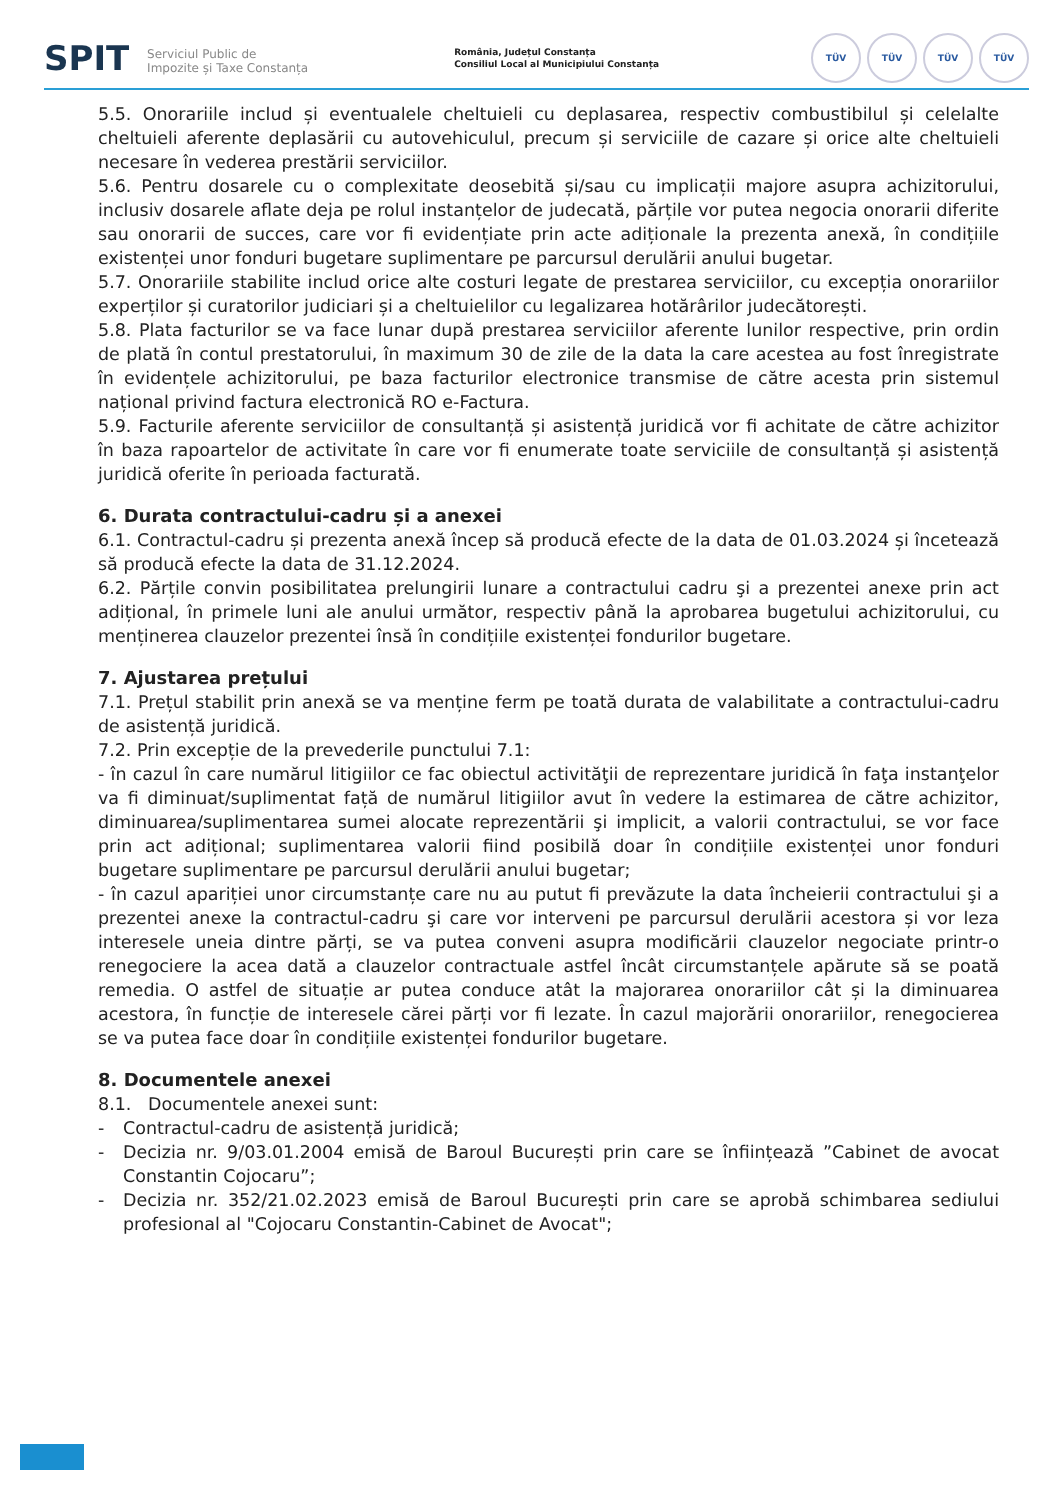SPIT Serviciul Public de
Impozite și Taxe Constanța
România, Județul Constanța
Consiliul Local al Municipiului Constanța
TÜV TÜV TÜV TÜV
5.5. Onorariile includ și eventualele cheltuieli cu deplasarea, respectiv combustibilul și celelalte cheltuieli aferente deplasării cu autovehiculul, precum și serviciile de cazare și orice alte cheltuieli necesare în vederea prestării serviciilor.
5.6. Pentru dosarele cu o complexitate deosebită și/sau cu implicații majore asupra achizitorului, inclusiv dosarele aflate deja pe rolul instanțelor de judecată, părțile vor putea negocia onorarii diferite sau onorarii de succes, care vor fi evidențiate prin acte adiționale la prezenta anexă, în condițiile existenței unor fonduri bugetare suplimentare pe parcursul derulării anului bugetar.
5.7. Onorariile stabilite includ orice alte costuri legate de prestarea serviciilor, cu excepția onorariilor experților și curatorilor judiciari și a cheltuielilor cu legalizarea hotărârilor judecătorești.
5.8. Plata facturilor se va face lunar după prestarea serviciilor aferente lunilor respective, prin ordin de plată în contul prestatorului, în maximum 30 de zile de la data la care acestea au fost înregistrate în evidențele achizitorului, pe baza facturilor electronice transmise de către acesta prin sistemul național privind factura electronică RO e-Factura.
5.9. Facturile aferente serviciilor de consultanță și asistență juridică vor fi achitate de către achizitor în baza rapoartelor de activitate în care vor fi enumerate toate serviciile de consultanță și asistență juridică oferite în perioada facturată.
6. Durata contractului-cadru și a anexei
6.1. Contractul-cadru și prezenta anexă încep să producă efecte de la data de 01.03.2024 și încetează să producă efecte la data de 31.12.2024.
6.2. Părțile convin posibilitatea prelungirii lunare a contractului cadru şi a prezentei anexe prin act adițional, în primele luni ale anului următor, respectiv până la aprobarea bugetului achizitorului, cu menținerea clauzelor prezentei însă în condițiile existenței fondurilor bugetare.
7. Ajustarea prețului
7.1. Prețul stabilit prin anexă se va menține ferm pe toată durata de valabilitate a contractului-cadru de asistență juridică.
7.2. Prin excepție de la prevederile punctului 7.1:
- în cazul în care numărul litigiilor ce fac obiectul activităţii de reprezentare juridică în faţa instanţelor va fi diminuat/suplimentat față de numărul litigiilor avut în vedere la estimarea de către achizitor, diminuarea/suplimentarea sumei alocate reprezentării şi implicit, a valorii contractului, se vor face prin act adițional; suplimentarea valorii fiind posibilă doar în condițiile existenței unor fonduri bugetare suplimentare pe parcursul derulării anului bugetar;
- în cazul apariției unor circumstanțe care nu au putut fi prevăzute la data încheierii contractului şi a prezentei anexe la contractul-cadru şi care vor interveni pe parcursul derulării acestora și vor leza interesele uneia dintre părți, se va putea conveni asupra modificării clauzelor negociate printr-o renegociere la acea dată a clauzelor contractuale astfel încât circumstanțele apărute să se poată remedia. O astfel de situație ar putea conduce atât la majorarea onorariilor cât și la diminuarea acestora, în funcție de interesele cărei părți vor fi lezate. În cazul majorării onorariilor, renegocierea se va putea face doar în condițiile existenței fondurilor bugetare.
8. Documentele anexei
8.1. Documentele anexei sunt:
- Contractul-cadru de asistență juridică;
- Decizia nr. 9/03.01.2004 emisă de Baroul București prin care se înființează ”Cabinet de avocat Constantin Cojocaru”;
- Decizia nr. 352/21.02.2023 emisă de Baroul București prin care se aprobă schimbarea sediului profesional al "Cojocaru Constantin-Cabinet de Avocat";